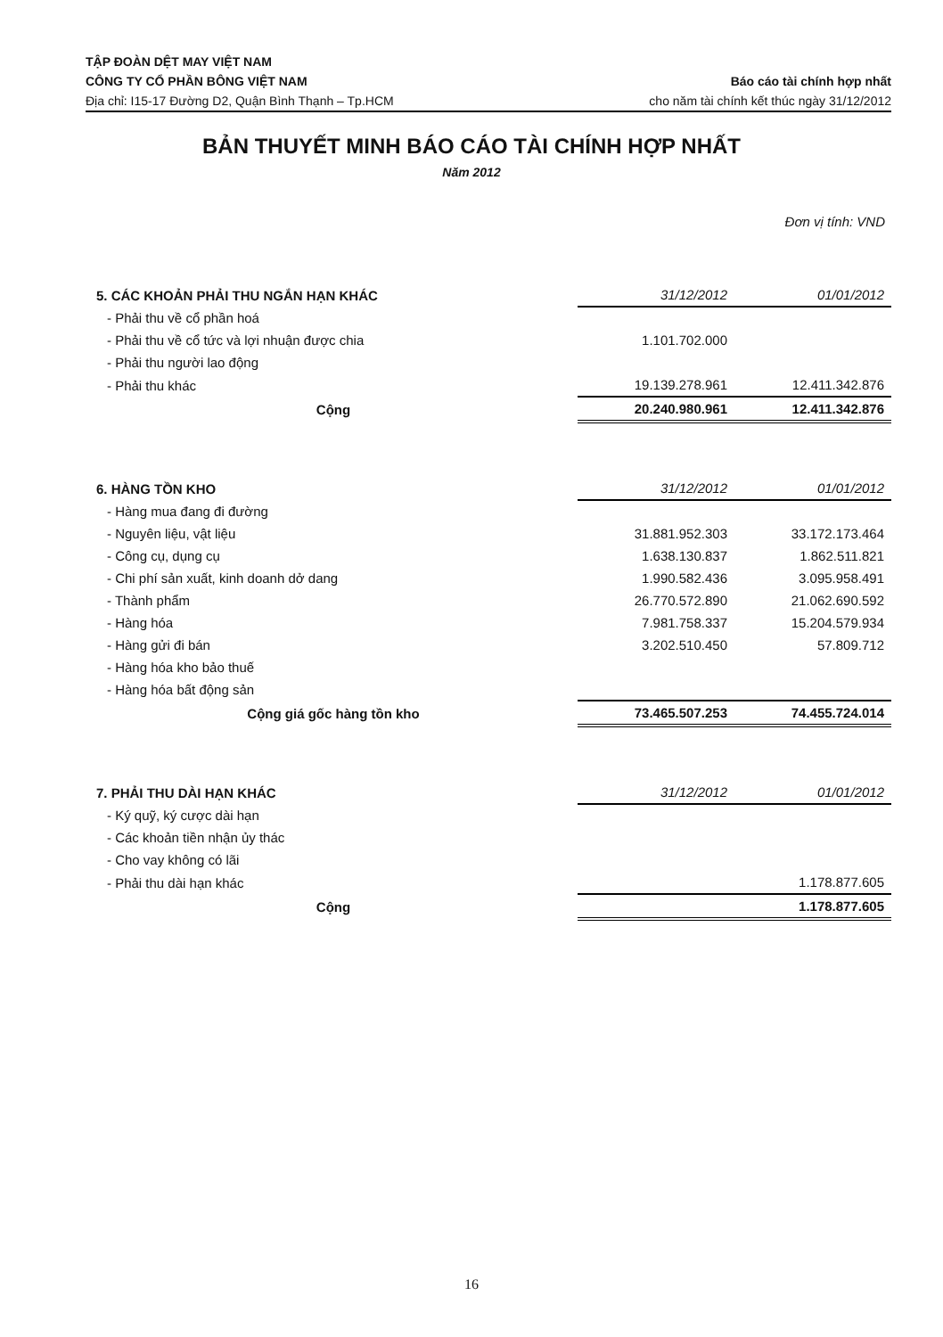TẬP ĐOÀN DỆT MAY VIỆT NAM
CÔNG TY CỔ PHẦN BÔNG VIỆT NAM Báo cáo tài chính hợp nhất
Địa chỉ: I15-17 Đường D2, Quận Bình Thạnh – Tp.HCM cho năm tài chính kết thúc ngày 31/12/2012
BẢN THUYẾT MINH BÁO CÁO TÀI CHÍNH HỢP NHẤT
Năm 2012
Đơn vị tính: VND
| 5. CÁC KHOẢN PHẢI THU NGẮN HẠN KHÁC | 31/12/2012 | 01/01/2012 |
| --- | --- | --- |
| - Phải thu về cổ phần hoá | | |
| - Phải thu về cổ tức và lợi nhuận được chia | 1.101.702.000 | |
| - Phải thu người lao động | | |
| - Phải thu khác | 19.139.278.961 | 12.411.342.876 |
| Cộng | 20.240.980.961 | 12.411.342.876 |
| 6. HÀNG TỒN KHO | 31/12/2012 | 01/01/2012 |
| --- | --- | --- |
| - Hàng mua đang đi đường | | |
| - Nguyên liệu, vật liệu | 31.881.952.303 | 33.172.173.464 |
| - Công cụ, dụng cụ | 1.638.130.837 | 1.862.511.821 |
| - Chi phí sản xuất, kinh doanh dở dang | 1.990.582.436 | 3.095.958.491 |
| - Thành phẩm | 26.770.572.890 | 21.062.690.592 |
| - Hàng hóa | 7.981.758.337 | 15.204.579.934 |
| - Hàng gửi đi bán | 3.202.510.450 | 57.809.712 |
| - Hàng hóa kho bảo thuế | | |
| - Hàng hóa bất động sản | | |
| Cộng giá gốc hàng tồn kho | 73.465.507.253 | 74.455.724.014 |
| 7. PHẢI THU DÀI HẠN KHÁC | 31/12/2012 | 01/01/2012 |
| --- | --- | --- |
| - Ký quỹ, ký cược dài hạn | | |
| - Các khoản tiền nhận ủy thác | | |
| - Cho vay không có lãi | | |
| - Phải thu dài hạn khác | | 1.178.877.605 |
| Cộng | | 1.178.877.605 |
16